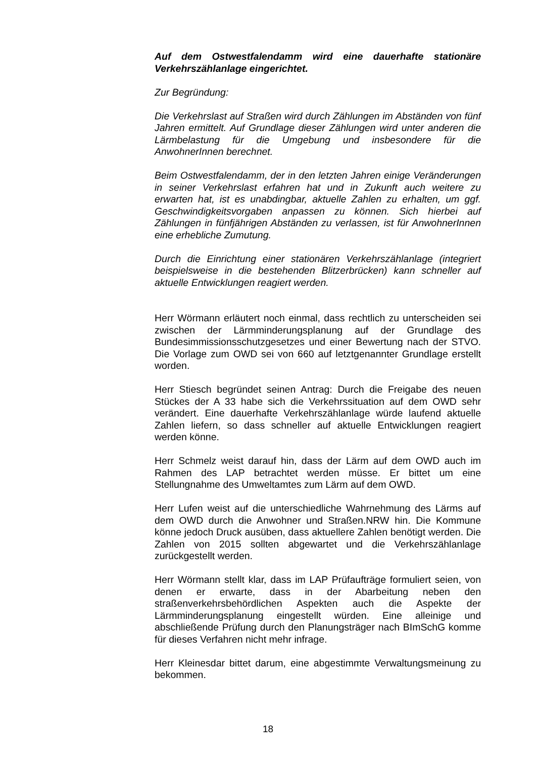Auf dem Ostwestfalendamm wird eine dauerhafte stationäre Verkehrszählanlage eingerichtet.
Zur Begründung:
Die Verkehrslast auf Straßen wird durch Zählungen im Abständen von fünf Jahren ermittelt. Auf Grundlage dieser Zählungen wird unter anderen die Lärmbelastung für die Umgebung und insbesondere für die AnwohnerInnen berechnet.
Beim Ostwestfalendamm, der in den letzten Jahren einige Veränderungen in seiner Verkehrslast erfahren hat und in Zukunft auch weitere zu erwarten hat, ist es unabdingbar, aktuelle Zahlen zu erhalten, um ggf. Geschwindigkeitsvorgaben anpassen zu können. Sich hierbei auf Zählungen in fünfjährigen Abständen zu verlassen, ist für AnwohnerInnen eine erhebliche Zumutung.
Durch die Einrichtung einer stationären Verkehrszählanlage (integriert beispielsweise in die bestehenden Blitzerbrücken) kann schneller auf aktuelle Entwicklungen reagiert werden.
Herr Wörmann erläutert noch einmal, dass rechtlich zu unterscheiden sei zwischen der Lärmminderungsplanung auf der Grundlage des Bundesimmissionsschutzgesetzes und einer Bewertung nach der STVO. Die Vorlage zum OWD sei von 660 auf letztgenannter Grundlage erstellt worden.
Herr Stiesch begründet seinen Antrag: Durch die Freigabe des neuen Stückes der A 33 habe sich die Verkehrssituation auf dem OWD sehr verändert. Eine dauerhafte Verkehrszählanlage würde laufend aktuelle Zahlen liefern, so dass schneller auf aktuelle Entwicklungen reagiert werden könne.
Herr Schmelz weist darauf hin, dass der Lärm auf dem OWD auch im Rahmen des LAP betrachtet werden müsse. Er bittet um eine Stellungnahme des Umweltamtes zum Lärm auf dem OWD.
Herr Lufen weist auf die unterschiedliche Wahrnehmung des Lärms auf dem OWD durch die Anwohner und Straßen.NRW hin. Die Kommune könne jedoch Druck ausüben, dass aktuellere Zahlen benötigt werden. Die Zahlen von 2015 sollten abgewartet und die Verkehrszählanlage zurückgestellt werden.
Herr Wörmann stellt klar, dass im LAP Prüfaufträge formuliert seien, von denen er erwarte, dass in der Abarbeitung neben den straßenverkehrsbehördlichen Aspekten auch die Aspekte der Lärmminderungsplanung eingestellt würden. Eine alleinige und abschließende Prüfung durch den Planungsträger nach BImSchG komme für dieses Verfahren nicht mehr infrage.
Herr Kleinesdar bittet darum, eine abgestimmte Verwaltungsmeinung zu bekommen.
18